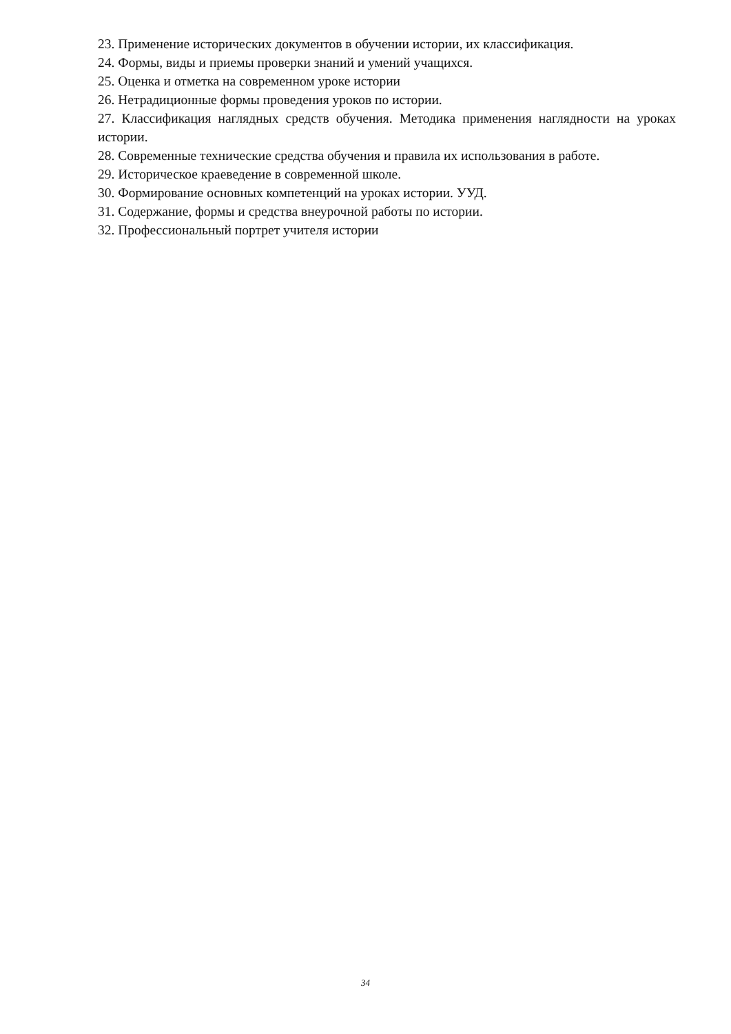23. Применение исторических документов в обучении истории, их классификация.
24. Формы, виды и приемы проверки знаний и умений учащихся.
25. Оценка и отметка на современном уроке истории
26. Нетрадиционные формы проведения уроков по истории.
27. Классификация наглядных средств обучения. Методика применения наглядности на уроках истории.
28. Современные технические средства обучения и правила их использования в работе.
29. Историческое краеведение в современной школе.
30. Формирование основных компетенций на уроках истории. УУД.
31. Содержание, формы и средства внеурочной работы по истории.
32. Профессиональный портрет учителя истории
34